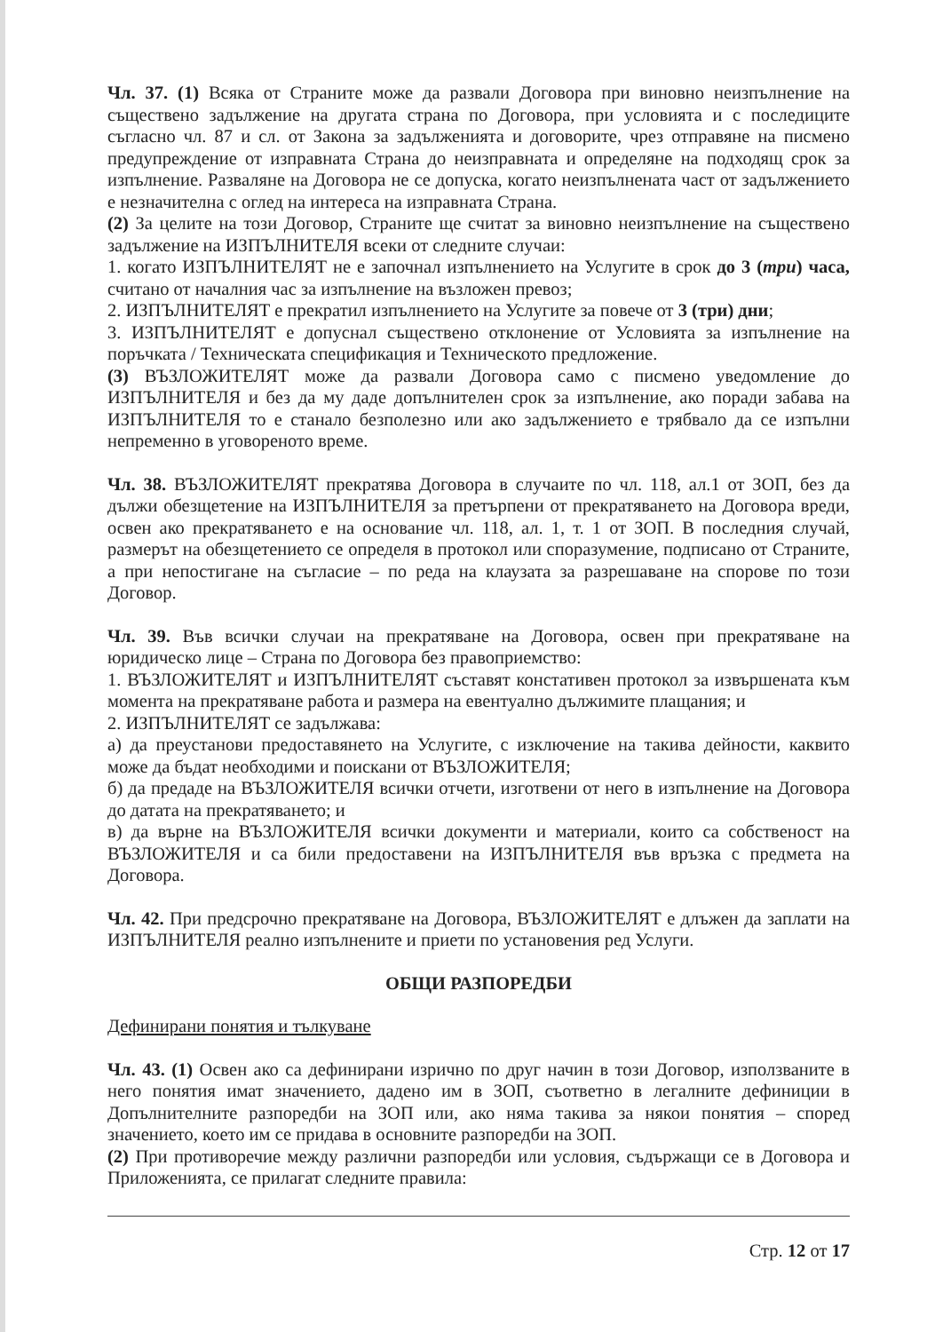Чл. 37. (1) Всяка от Страните може да развали Договора при виновно неизпълнение на съществено задължение на другата страна по Договора, при условията и с последиците съгласно чл. 87 и сл. от Закона за задълженията и договорите, чрез отправяне на писмено предупреждение от изправната Страна до неизправната и определяне на подходящ срок за изпълнение. Разваляне на Договора не се допуска, когато неизпълнената част от задължението е незначителна с оглед на интереса на изправната Страна.
(2) За целите на този Договор, Страните ще считат за виновно неизпълнение на съществено задължение на ИЗПЪЛНИТЕЛЯ всеки от следните случаи:
1. когато ИЗПЪЛНИТЕЛЯТ не е започнал изпълнението на Услугите в срок до 3 (три) часа, считано от началния час за изпълнение на възложен превоз;
2. ИЗПЪЛНИТЕЛЯТ е прекратил изпълнението на Услугите за повече от 3 (три) дни;
3. ИЗПЪЛНИТЕЛЯТ е допуснал съществено отклонение от Условията за изпълнение на поръчката / Техническата спецификация и Техническото предложение.
(3) ВЪЗЛОЖИТЕЛЯТ може да развали Договора само с писмено уведомление до ИЗПЪЛНИТЕЛЯ и без да му даде допълнителен срок за изпълнение, ако поради забава на ИЗПЪЛНИТЕЛЯ то е станало безполезно или ако задължението е трябвало да се изпълни непременно в уговореното време.
Чл. 38. ВЪЗЛОЖИТЕЛЯТ прекратява Договора в случаите по чл. 118, ал.1 от ЗОП, без да дължи обезщетение на ИЗПЪЛНИТЕЛЯ за претърпени от прекратяването на Договора вреди, освен ако прекратяването е на основание чл. 118, ал. 1, т. 1 от ЗОП. В последния случай, размерът на обезщетението се определя в протокол или споразумение, подписано от Страните, а при непостигане на съгласие – по реда на клаузата за разрешаване на спорове по този Договор.
Чл. 39. Във всички случаи на прекратяване на Договора, освен при прекратяване на юридическо лице – Страна по Договора без правоприемство:
1. ВЪЗЛОЖИТЕЛЯТ и ИЗПЪЛНИТЕЛЯТ съставят констативен протокол за извършената към момента на прекратяване работа и размера на евентуално дължимите плащания; и
2. ИЗПЪЛНИТЕЛЯТ се задължава:
а) да преустанови предоставянето на Услугите, с изключение на такива дейности, каквито може да бъдат необходими и поискани от ВЪЗЛОЖИТЕЛЯ;
б) да предаде на ВЪЗЛОЖИТЕЛЯ всички отчети, изготвени от него в изпълнение на Договора до датата на прекратяването; и
в) да върне на ВЪЗЛОЖИТЕЛЯ всички документи и материали, които са собственост на ВЪЗЛОЖИТЕЛЯ и са били предоставени на ИЗПЪЛНИТЕЛЯ във връзка с предмета на Договора.
Чл. 42. При предсрочно прекратяване на Договора, ВЪЗЛОЖИТЕЛЯТ е длъжен да заплати на ИЗПЪЛНИТЕЛЯ реално изпълнените и приети по установения ред Услуги.
ОБЩИ РАЗПОРЕДБИ
Дефинирани понятия и тълкуване
Чл. 43. (1) Освен ако са дефинирани изрично по друг начин в този Договор, използваните в него понятия имат значението, дадено им в ЗОП, съответно в легалните дефиниции в Допълнителните разпоредби на ЗОП или, ако няма такива за някои понятия – според значението, което им се придава в основните разпоредби на ЗОП.
(2) При противоречие между различни разпоредби или условия, съдържащи се в Договора и Приложенията, се прилагат следните правила:
Стр. 12 от 17